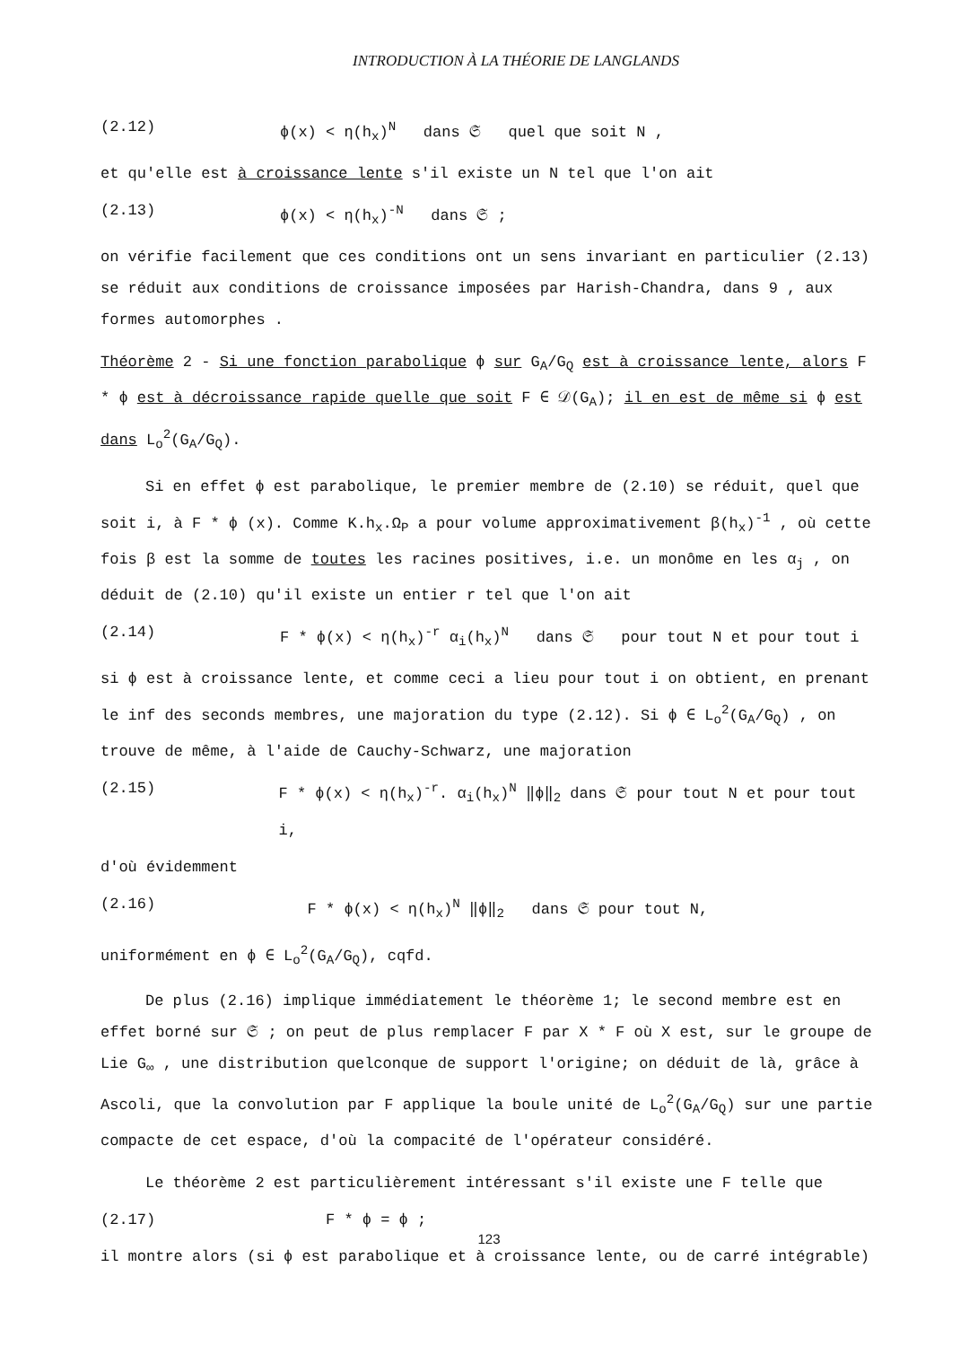INTRODUCTION À LA THÉORIE DE LANGLANDS
(2.12) ϕ(x) < η(h<sub>x</sub>)<sup>N</sup> dans 𝔖 quel que soit N ,
et qu'elle est à croissance lente s'il existe un N tel que l'on ait
(2.13) ϕ(x) < η(h<sub>x</sub>)<sup>-N</sup> dans 𝔖 ;
on vérifie facilement que ces conditions ont un sens invariant en particulier (2.13) se réduit aux conditions de croissance imposées par Harish-Chandra, dans 9 , aux formes automorphes .
Théorème 2 - Si une fonction parabolique ϕ sur G<sub>A</sub>/G<sub>Q</sub> est à croissance lente, alors F * ϕ est à décroissance rapide quelle que soit F ∈ 𝒟(G<sub>A</sub>); il en est de même si ϕ est dans L<sub>o</sub><sup>2</sup>(G<sub>A</sub>/G<sub>Q</sub>).
Si en effet ϕ est parabolique, le premier membre de (2.10) se réduit, quel que soit i, à F * ϕ (x). Comme K.h<sub>x</sub>.Ω<sub>P</sub> a pour volume approximativement β(h<sub>x</sub>)<sup>-1</sup> , où cette fois β est la somme de toutes les racines positives, i.e. un monôme en les α<sub>j</sub> , on déduit de (2.10) qu'il existe un entier r tel que l'on ait
(2.14) F * ϕ(x) < η(h<sub>x</sub>)<sup>-r</sup> α<sub>i</sub>(h<sub>x</sub>)<sup>N</sup> dans 𝔖 pour tout N et pour tout i
si ϕ est à croissance lente, et comme ceci a lieu pour tout i on obtient, en prenant le inf des seconds membres, une majoration du type (2.12). Si ϕ ∈ L<sub>o</sub><sup>2</sup>(G<sub>A</sub>/G<sub>Q</sub>) , on trouve de même, à l'aide de Cauchy-Schwarz, une majoration
(2.15) F * ϕ(x) < η(h<sub>x</sub>)<sup>-r</sup>. α<sub>i</sub>(h<sub>x</sub>)<sup>N</sup> ‖ϕ‖<sub>2</sub> dans 𝔖 pour tout N et pour tout i,
d'où évidemment
(2.16) F * ϕ(x) < η(h<sub>x</sub>)<sup>N</sup> ‖ϕ‖<sub>2</sub> dans 𝔖 pour tout N,
uniformément en ϕ ∈ L<sub>o</sub><sup>2</sup>(G<sub>A</sub>/G<sub>Q</sub>), cqfd.
De plus (2.16) implique immédiatement le théorème 1; le second membre est en effet borné sur 𝔖 ; on peut de plus remplacer F par X * F où X est, sur le groupe de Lie G<sub>∞</sub> , une distribution quelconque de support l'origine; on déduit de là, grâce à Ascoli, que la convolution par F applique la boule unité de L<sub>o</sub><sup>2</sup>(G<sub>A</sub>/G<sub>Q</sub>) sur une partie compacte de cet espace, d'où la compacité de l'opérateur considéré.
Le théorème 2 est particulièrement intéressant s'il existe une F telle que
(2.17) F * ϕ = ϕ ;
il montre alors (si ϕ est parabolique et à croissance lente, ou de carré intégrable)
123